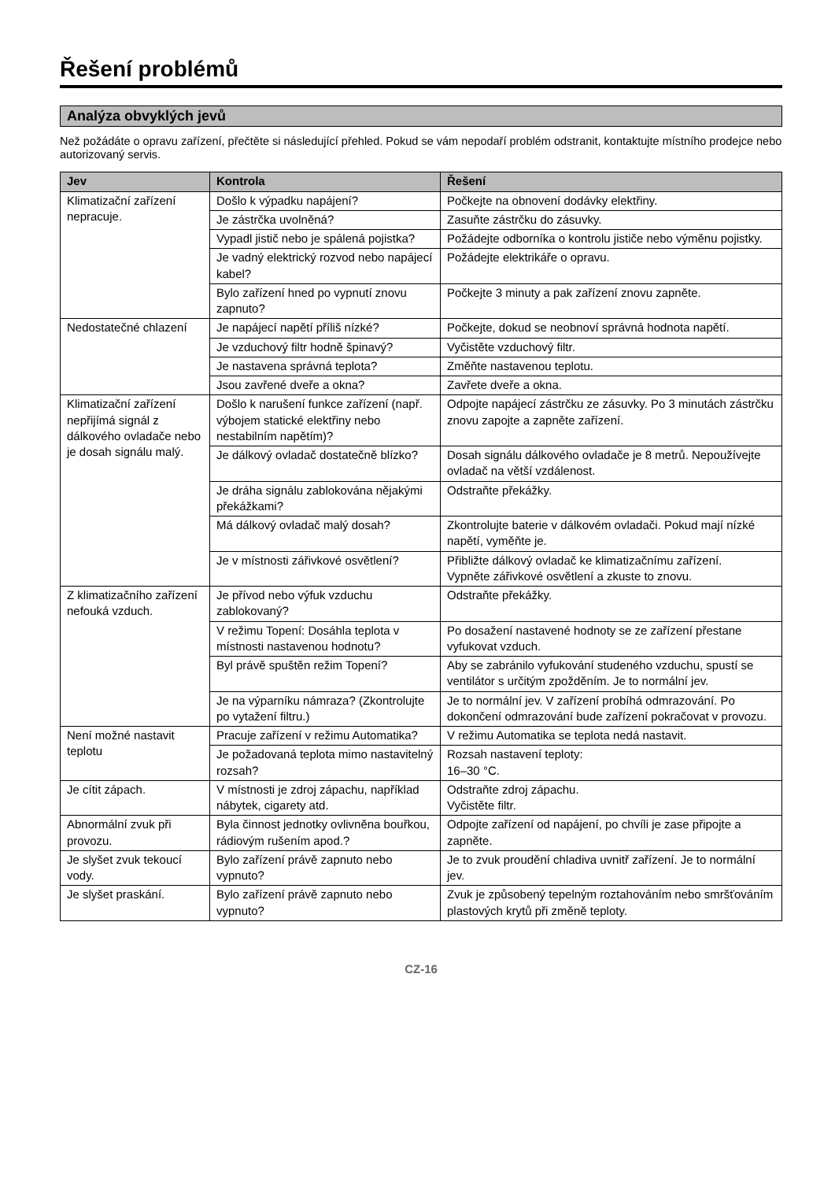Řešení problémů
Analýza obvyklých jevů
Než požádáte o opravu zařízení, přečtěte si následující přehled. Pokud se vám nepodaří problém odstranit, kontaktujte místního prodejce nebo autorizovaný servis.
| Jev | Kontrola | Řešení |
| --- | --- | --- |
| Klimatizační zařízení nepracuje. | Došlo k výpadku napájení? | Počkejte na obnovení dodávky elektřiny. |
| | Je zástrčka uvolněná? | Zasuňte zástrčku do zásuvky. |
| | Vypadl jistič nebo je spálená pojistka? | Požádejte odborníka o kontrolu jističe nebo výměnu pojistky. |
| | Je vadný elektrický rozvod nebo napájecí kabel? | Požádejte elektrikáře o opravu. |
| | Bylo zařízení hned po vypnutí znovu zapnuto? | Počkejte 3 minuty a pak zařízení znovu zapněte. |
| Nedostatečné chlazení | Je napájecí napětí příliš nízké? | Počkejte, dokud se neobnoví správná hodnota napětí. |
| | Je vzduchový filtr hodně špinavý? | Vyčistěte vzduchový filtr. |
| | Je nastavena správná teplota? | Změňte nastavenou teplotu. |
| | Jsou zavřené dveře a okna? | Zavřete dveře a okna. |
| Klimatizační zařízení nepřijímá signál z dálkového ovladače nebo je dosah signálu malý. | Došlo k narušení funkce zařízení (např. výbojem statické elektřiny nebo nestabilním napětím)? | Odpojte napájecí zástrčku ze zásuvky. Po 3 minutách zástrčku znovu zapojte a zapněte zařízení. |
| | Je dálkový ovladač dostatečně blízko? | Dosah signálu dálkového ovladače je 8 metrů. Nepoužívejte ovladač na větší vzdálenost. |
| | Je dráha signálu zablokována nějakými překážkami? | Odstraňte překážky. |
| | Má dálkový ovladač malý dosah? | Zkontrolujte baterie v dálkovém ovladači. Pokud mají nízké napětí, vyměňte je. |
| | Je v místnosti zářivkové osvětlení? | Přibližte dálkový ovladač ke klimatizačnímu zařízení. Vypněte zářivkové osvětlení a zkuste to znovu. |
| Z klimatizačního zařízení nefouká vzduch. | Je přívod nebo výfuk vzduchu zablokovaný? | Odstraňte překážky. |
| | V režimu Topení: Dosáhla teplota v místnosti nastavenou hodnotu? | Po dosažení nastavené hodnoty se ze zařízení přestane vyfukovat vzduch. |
| | Byl právě spuštěn režim Topení? | Aby se zabránilo vyfukování studeného vzduchu, spustí se ventilátor s určitým zpožděním. Je to normální jev. |
| | Je na výparníku námraza? (Zkontrolujte po vytažení filtru.) | Je to normální jev. V zařízení probíhá odmrazování. Po dokončení odmrazování bude zařízení pokračovat v provozu. |
| Není možné nastavit teplotu | Pracuje zařízení v režimu Automatika? | V režimu Automatika se teplota nedá nastavit. |
| | Je požadovaná teplota mimo nastavitelný rozsah? | Rozsah nastavení teploty: 16–30 °C. |
| Je cítit zápach. | V místnosti je zdroj zápachu, například nábytek, cigarety atd. | Odstraňte zdroj zápachu. Vyčistěte filtr. |
| Abnormální zvuk při provozu. | Byla činnost jednotky ovlivněna bouřkou, rádiovým rušením apod.? | Odpojte zařízení od napájení, po chvíli je zase připojte a zapněte. |
| Je slyšet zvuk tekoucí vody. | Bylo zařízení právě zapnuto nebo vypnuto? | Je to zvuk proudění chladiva uvnitř zařízení. Je to normální jev. |
| Je slyšet praskání. | Bylo zařízení právě zapnuto nebo vypnuto? | Zvuk je způsobený tepelným roztahováním nebo smršťováním plastových krytů při změně teploty. |
CZ-16